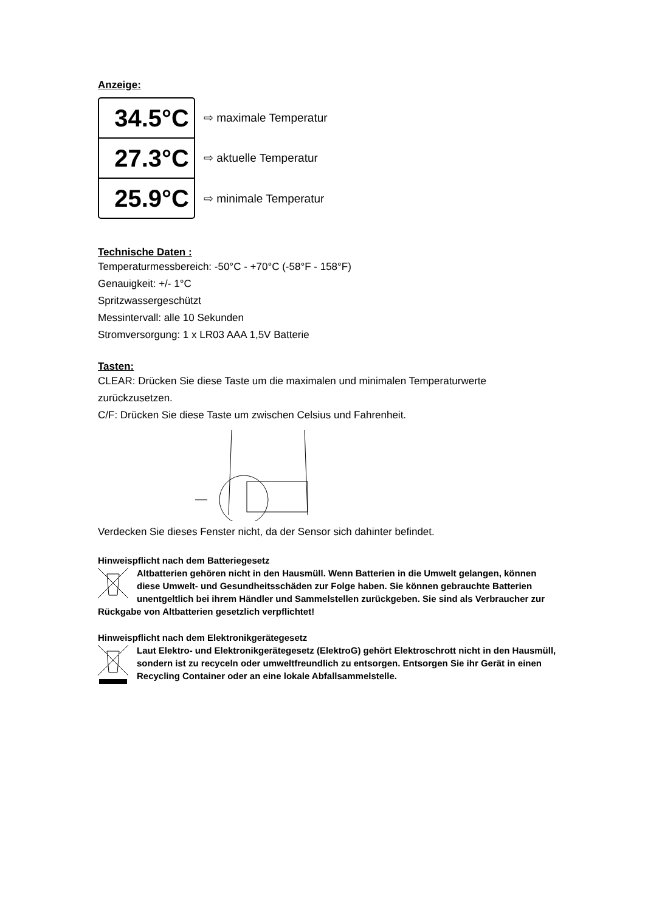Anzeige:
34.5°C
27.3°C
25.9°C
⇨ maximale Temperatur
⇨ aktuelle Temperatur
⇨ minimale Temperatur
Technische Daten :
Temperaturmessbereich: -50°C - +70°C (-58°F - 158°F)
Genauigkeit: +/- 1°C
Spritzwassergeschützt
Messintervall: alle 10 Sekunden
Stromversorgung: 1 x LR03 AAA 1,5V Batterie
Tasten:
CLEAR: Drücken Sie diese Taste um die maximalen und minimalen Temperaturwerte zurückzusetzen.
C/F: Drücken Sie diese Taste um zwischen Celsius und Fahrenheit.
Verdecken Sie dieses Fenster nicht, da der Sensor sich dahinter befindet.
Hinweispflicht nach dem Batteriegesetz
Altbatterien gehören nicht in den Hausmüll. Wenn Batterien in die Umwelt gelangen, können diese Umwelt- und Gesundheitsschäden zur Folge haben. Sie können gebrauchte Batterien unentgeltlich bei ihrem Händler und Sammelstellen zurückgeben. Sie sind als Verbraucher zur Rückgabe von Altbatterien gesetzlich verpflichtet!
Hinweispflicht nach dem Elektronikgerätegesetz
Laut Elektro- und Elektronikgerätegesetz (ElektroG) gehört Elektroschrott nicht in den Hausmüll, sondern ist zu recyceln oder umweltfreundlich zu entsorgen. Entsorgen Sie ihr Gerät in einen Recycling Container oder an eine lokale Abfallsammelstelle.